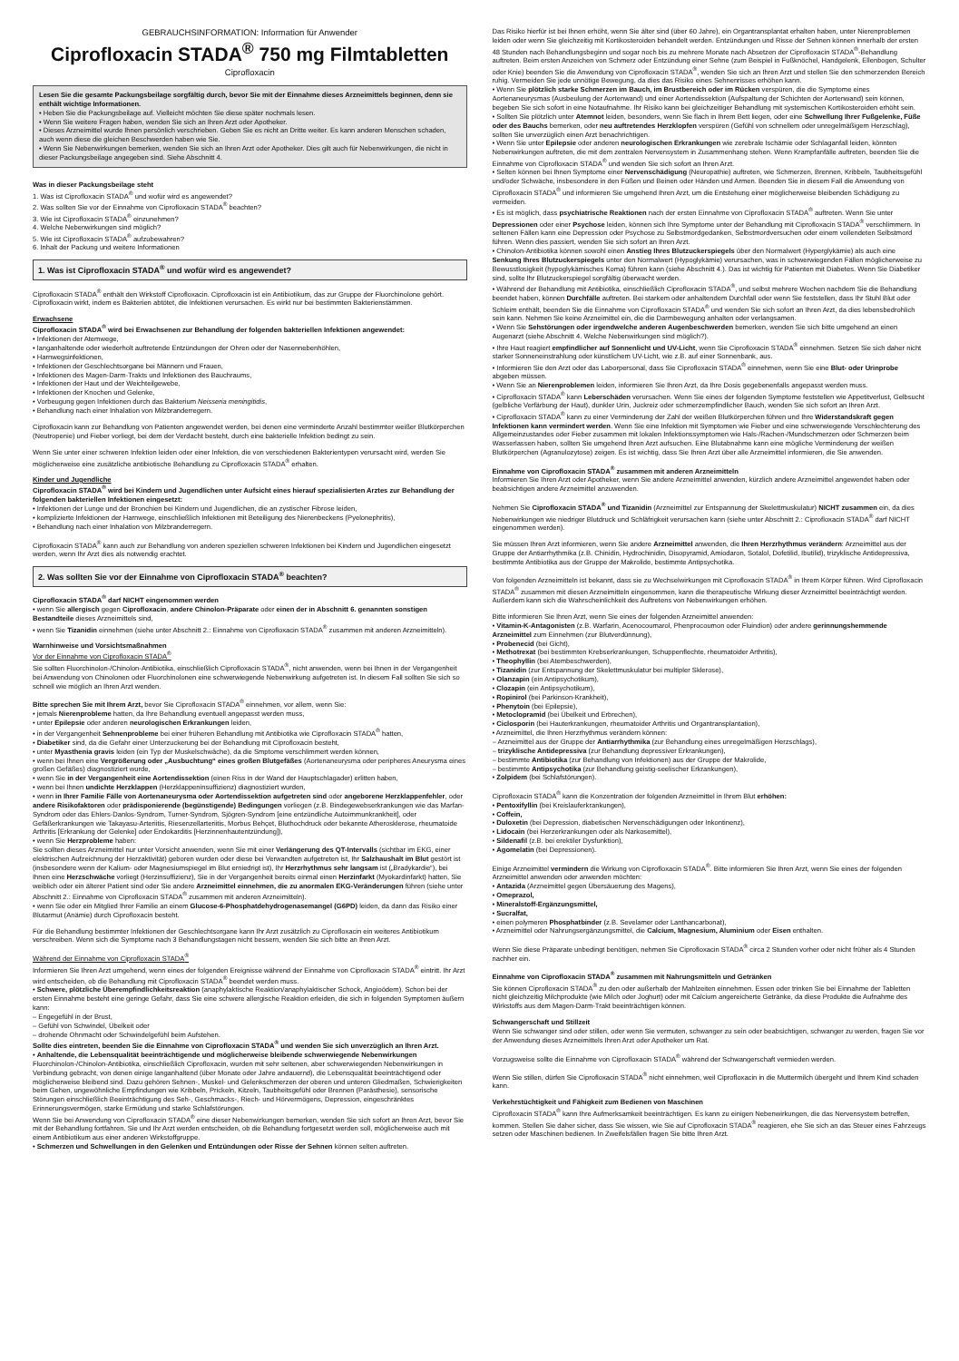GEBRAUCHSINFORMATION: Information für Anwender
Ciprofloxacin STADA<sup>®</sup> 750 mg Filmtabletten
Ciprofloxacin
Lesen Sie die gesamte Packungsbeilage sorgfältig durch, bevor Sie mit der Einnahme dieses Arzneimittels beginnen, denn sie enthält wichtige Informationen.
• Heben Sie die Packungsbeilage auf. Vielleicht möchten Sie diese später nochmals lesen.
• Wenn Sie weitere Fragen haben, wenden Sie sich an Ihren Arzt oder Apotheker.
• Dieses Arzneimittel wurde Ihnen persönlich verschrieben. Geben Sie es nicht an Dritte weiter. Es kann anderen Menschen schaden, auch wenn diese die gleichen Beschwerden haben wie Sie.
• Wenn Sie Nebenwirkungen bemerken, wenden Sie sich an Ihren Arzt oder Apotheker. Dies gilt auch für Nebenwirkungen, die nicht in dieser Packungsbeilage angegeben sind. Siehe Abschnitt 4.
Was in dieser Packungsbeilage steht
1. Was ist Ciprofloxacin STADA<sup>®</sup> und wofür wird es angewendet?
2. Was sollten Sie vor der Einnahme von Ciprofloxacin STADA<sup>®</sup> beachten?
3. Wie ist Ciprofloxacin STADA<sup>®</sup> einzunehmen?
4. Welche Nebenwirkungen sind möglich?
5. Wie ist Ciprofloxacin STADA<sup>®</sup> aufzubewahren?
6. Inhalt der Packung und weitere Informationen
1. Was ist Ciprofloxacin STADA<sup>®</sup> und wofür wird es angewendet?
Ciprofloxacin STADA<sup>®</sup> enthält den Wirkstoff Ciprofloxacin. Ciprofloxacin ist ein Antibiotikum, das zur Gruppe der Fluorchinolone gehört. Ciprofloxacin wirkt, indem es Bakterien abtötet, die Infektionen verursachen. Es wirkt nur bei bestimmten Bakterienstämmen.
Erwachsene
Ciprofloxacin STADA<sup>®</sup> wird bei Erwachsenen zur Behandlung der folgenden bakteriellen Infektionen angewendet:
• Infektionen der Atemwege,
• langanhaltende oder wiederholt auftretende Entzündungen der Ohren oder der Nasennebenhöhlen,
• Harnwegsinfektionen,
• Infektionen der Geschlechtsorgane bei Männern und Frauen,
• Infektionen des Magen-Darm-Trakts und Infektionen des Bauchraums,
• Infektionen der Haut und der Weichteilgewebe,
• Infektionen der Knochen und Gelenke,
• Vorbeugung gegen Infektionen durch das Bakterium Neisseria meningitidis,
• Behandlung nach einer Inhalation von Milzbranderregern.
Ciprofloxacin kann zur Behandlung von Patienten angewendet werden, bei denen eine verminderte Anzahl bestimmter weißer Blutkörperchen (Neutropenie) und Fieber vorliegt, bei dem der Verdacht besteht, durch eine bakterielle Infektion bedingt zu sein.
Wenn Sie unter einer schweren Infektion leiden oder einer Infektion, die von verschiedenen Bakterientypen verursacht wird, werden Sie möglicherweise eine zusätzliche antibiotische Behandlung zu Ciprofloxacin STADA<sup>®</sup> erhalten.
Kinder und Jugendliche
Ciprofloxacin STADA<sup>®</sup> wird bei Kindern und Jugendlichen unter Aufsicht eines hierauf spezialisierten Arztes zur Behandlung der folgenden bakteriellen Infektionen eingesetzt:
• Infektionen der Lunge und der Bronchien bei Kindern und Jugendlichen, die an zystischer Fibrose leiden,
• komplizierte Infektionen der Harnwege, einschließlich Infektionen mit Beteiligung des Nierenbeckens (Pyelonephritis),
• Behandlung nach einer Inhalation von Milzbranderregern.
Ciprofloxacin STADA<sup>®</sup> kann auch zur Behandlung von anderen speziellen schweren Infektionen bei Kindern und Jugendlichen eingesetzt werden, wenn Ihr Arzt dies als notwendig erachtet.
2. Was sollten Sie vor der Einnahme von Ciprofloxacin STADA<sup>®</sup> beachten?
Ciprofloxacin STADA<sup>®</sup> darf NICHT eingenommen werden
• wenn Sie allergisch gegen Ciprofloxacin, andere Chinolon-Präparate oder einen der in Abschnitt 6. genannten sonstigen Bestandteile dieses Arzneimittels sind,
• wenn Sie Tizanidin einnehmen (siehe unter Abschnitt 2.: Einnahme von Ciprofloxacin STADA<sup>®</sup> zusammen mit anderen Arzneimitteln).
Warnhinweise und Vorsichtsmaßnahmen
Vor der Einnahme von Ciprofloxacin STADA<sup>®</sup>
Sie sollten Fluorchinolon-/Chinolon-Antibiotika, einschließlich Ciprofloxacin STADA<sup>®</sup>, nicht anwenden, wenn bei Ihnen in der Vergangenheit bei Anwendung von Chinolonen oder Fluorchinolonen eine schwerwiegende Nebenwirkung aufgetreten ist. In diesem Fall sollten Sie sich so schnell wie möglich an Ihren Arzt wenden.
Bitte sprechen Sie mit Ihrem Arzt, bevor Sie Ciprofloxacin STADA<sup>®</sup> einnehmen, vor allem, wenn Sie:
• jemals Nierenprobleme hatten, da Ihre Behandlung eventuell angepasst werden muss,
• unter Epilepsie oder anderen neurologischen Erkrankungen leiden,
• in der Vergangenheit Sehnenprobleme bei einer früheren Behandlung mit Antibiotika wie Ciprofloxacin STADA<sup>®</sup> hatten,
• Diabetiker sind, da die Gefahr einer Unterzuckerung bei der Behandlung mit Ciprofloxacin besteht,
• unter Myasthenia gravis leiden (ein Typ der Muskelschwäche), da die Smptome verschlimmert werden können,
• wenn bei Ihnen eine Vergrößerung oder „Ausbuchtung“ eines großen Blutgefäßes (Aortenaneurysma oder peripheres Aneurysma eines großen Gefäßes) diagnostiziert wurde,
• wenn Sie in der Vergangenheit eine Aortendissektion (einen Riss in der Wand der Hauptschlagader) erlitten haben,
• wenn bei Ihnen undichte Herzklappen (Herzklappeninsuffizienz) diagnostiziert wurden,
• wenn in Ihrer Familie Fälle von Aortenaneurysma oder Aortendissektion aufgetreten sind oder angeborene Herzklappenfehler, oder andere Risikofaktoren oder prädisponierende (begünstigende) Bedingungen vorliegen (z.B. Bindegewebserkrankungen wie das Marfan-Syndrom oder das Ehlers-Danlos-Syndrom, Turner-Syndrom, Sjögren-Syndrom [eine entzündliche Autoimmunkrankheit], oder Gefäßerkrankungen wie Takayasu-Arteriitis, Riesenzellarteriitis, Morbus Behçet, Bluthochdruck oder bekannte Atherosklerose, rheumatoide Arthritis [Erkrankung der Gelenke] oder Endokarditis [Herzinnenhautentzündung]),
• wenn Sie Herzprobleme haben:
Sie sollten dieses Arzneimittel nur unter Vorsicht anwenden, wenn Sie mit einer Verlängerung des QT-Intervalls (sichtbar im EKG, einer elektrischen Aufzeichnung der Herzaktivität) geboren wurden oder diese bei Verwandten aufgetreten ist, Ihr Salzhaushalt im Blut gestört ist (insbesondere wenn der Kalium- oder Magnesiumspiegel im Blut erniedrigt ist), Ihr Herzrhythmus sehr langsam ist („Bradykardie“), bei Ihnen eine Herzschwäche vorliegt (Herzinsuffizienz), Sie in der Vergangenheit bereits einmal einen Herzinfarkt (Myokardinfarkt) hatten, Sie weiblich oder ein älterer Patient sind oder Sie andere Arzneimittel einnehmen, die zu anormalen EKG-Veränderungen führen (siehe unter Abschnitt 2.: Einnahme von Ciprofloxacin STADA<sup>®</sup> zusammen mit anderen Arzneimitteln).
• wenn Sie oder ein Mitglied Ihrer Familie an einem Glucose-6-Phosphatdehydrogenasemangel (G6PD) leiden, da dann das Risiko einer Blutarmut (Anämie) durch Ciprofloxacin besteht.
Für die Behandlung bestimmter Infektionen der Geschlechtsorgane kann Ihr Arzt zusätzlich zu Ciprofloxacin ein weiteres Antibiotikum verschreiben. Wenn sich die Symptome nach 3 Behandlungstagen nicht bessern, wenden Sie sich bitte an Ihren Arzt.
Während der Einnahme von Ciprofloxacin STADA<sup>®</sup>
Informieren Sie Ihren Arzt umgehend, wenn eines der folgenden Ereignisse während der Einnahme von Ciprofloxacin STADA<sup>®</sup> eintritt. Ihr Arzt wird entscheiden, ob die Behandlung mit Ciprofloxacin STADA<sup>®</sup> beendet werden muss.
• Schwere, plötzliche Überempfindlichkeitsreaktion (anaphylaktische Reaktion/anaphylaktischer Schock, Angioödem). Schon bei der ersten Einnahme besteht eine geringe Gefahr, dass Sie eine schwere allergische Reaktion erleiden, die sich in folgenden Symptomen äußern kann:
– Engegefühl in der Brust,
– Gefühl von Schwindel, Übelkeit oder
– drohende Ohnmacht oder Schwindelgefühl beim Aufstehen.
Sollte dies eintreten, beenden Sie die Einnahme von Ciprofloxacin STADA<sup>®</sup> und wenden Sie sich unverzüglich an Ihren Arzt.
• Anhaltende, die Lebensqualität beeinträchtigende und möglicherweise bleibende schwerwiegende Nebenwirkungen
Fluorchinolon-/Chinolon-Antibiotika, einschließlich Ciprofloxacin, wurden mit sehr seltenen, aber schwerwiegenden Nebenwirkungen in Verbindung gebracht, von denen einige langanhaltend (über Monate oder Jahre andauernd), die Lebensqualität beeinträchtigend oder möglicherweise bleibend sind. Dazu gehören Sehnen-, Muskel- und Gelenkschmerzen der oberen und unteren Gliedmaßen, Schwierigkeiten beim Gehen, ungewöhnliche Empfindungen wie Kribbeln, Prickeln, Kitzeln, Taubheitsgefühl oder Brennen (Parästhesie), sensorische Störungen einschließlich Beeinträchtigung des Seh-, Geschmacks-, Riech- und Hörvermögens, Depression, eingeschränktes Erinnerungsvermögen, starke Ermüdung und starke Schlafstörungen.
Wenn Sie bei Anwendung von Ciprofloxacin STADA<sup>®</sup> eine dieser Nebenwirkungen bemerken, wenden Sie sich sofort an Ihren Arzt, bevor Sie mit der Behandlung fortfahren. Sie und Ihr Arzt werden entscheiden, ob die Behandlung fortgesetzt werden soll, möglicherweise auch mit einem Antibiotikum aus einer anderen Wirkstoffgruppe.
• Schmerzen und Schwellungen in den Gelenken und Entzündungen oder Risse der Sehnen können selten auftreten.
Das Risiko hierfür ist bei Ihnen erhöht, wenn Sie älter sind (über 60 Jahre), ein Organtransplantat erhalten haben, unter Nierenproblemen leiden oder wenn Sie gleichzeitig mit Kortikosteroiden behandelt werden. Entzündungen und Risse der Sehnen können innerhalb der ersten 48 Stunden nach Behandlungsbeginn und sogar noch bis zu mehrere Monate nach Absetzen der Ciprofloxacin STADA<sup>®</sup>-Behandlung auftreten. Beim ersten Anzeichen von Schmerz oder Entzündung einer Sehne (zum Beispiel in Fußknöchel, Handgelenk, Ellenbogen, Schulter oder Knie) beenden Sie die Anwendung von Ciprofloxacin STADA<sup>®</sup>, wenden Sie sich an Ihren Arzt und stellen Sie den schmerzenden Bereich ruhig. Vermeiden Sie jede unnötige Bewegung, da dies das Risiko eines Sehnenrisses erhöhen kann.
• Wenn Sie plötzlich starke Schmerzen im Bauch, im Brustbereich oder im Rücken verspüren, die die Symptome eines Aortenaneurysmas (Ausbeulung der Aortenwand) und einer Aortendissektion (Aufspaltung der Schichten der Aortenwand) sein können, begeben Sie sich sofort in eine Notaufnahme. Ihr Risiko kann bei gleichzeitiger Behandlung mit systemischen Kortikosteroiden erhöht sein.
• Sollten Sie plötzlich unter Atemnot leiden, besonders, wenn Sie flach in Ihrem Bett liegen, oder eine Schwellung Ihrer Fußgelenke, Füße oder des Bauchs bemerken, oder neu auftretendes Herzklopfen verspüren (Gefühl von schnellem oder unregelmäßigem Herzschlag), sollten Sie unverzüglich einen Arzt benachrichtigen.
• Wenn Sie unter Epilepsie oder anderen neurologischen Erkrankungen wie zerebrale Ischämie oder Schlaganfall leiden, könnten Nebenwirkungen auftreten, die mit dem zentralen Nervensystem in Zusammenhang stehen. Wenn Krampfanfälle auftreten, beenden Sie die Einnahme von Ciprofloxacin STADA<sup>®</sup> und wenden Sie sich sofort an Ihren Arzt.
• Selten können bei Ihnen Symptome einer Nervenschädigung (Neuropathie) auftreten, wie Schmerzen, Brennen, Kribbeln, Taubheitsgefühl und/oder Schwäche, insbesondere in den Füßen und Beinen oder Händen und Armen. Beenden Sie in diesem Fall die Anwendung von Ciprofloxacin STADA<sup>®</sup> und informieren Sie umgehend Ihren Arzt, um die Entstehung einer möglicherweise bleibenden Schädigung zu vermeiden.
• Es ist möglich, dass psychiatrische Reaktionen nach der ersten Einnahme von Ciprofloxacin STADA<sup>®</sup> auftreten. Wenn Sie unter Depressionen oder einer Psychose leiden, können sich Ihre Symptome unter der Behandlung mit Ciprofloxacin STADA<sup>®</sup> verschlimmern. In seltenen Fällen kann eine Depression oder Psychose zu Selbstmordgedanken, Selbstmordversuchen oder einem vollendeten Selbstmord führen. Wenn dies passiert, wenden Sie sich sofort an Ihren Arzt.
• Chinolon-Antibiotika können sowohl einen Anstieg Ihres Blutzuckerspiegels über den Normalwert (Hyperglykämie) als auch eine Senkung Ihres Blutzuckerspiegels unter den Normalwert (Hypoglykämie) verursachen, was in schwerwiegenden Fällen möglicherweise zu Bewusstlosigkeit (hypoglykämisches Koma) führen kann (siehe Abschnitt 4.). Das ist wichtig für Patienten mit Diabetes. Wenn Sie Diabetiker sind, sollte Ihr Blutzuckerspiegel sorgfältig überwacht werden.
• Während der Behandlung mit Antibiotika, einschließlich Ciprofloxacin STADA<sup>®</sup>, und selbst mehrere Wochen nachdem Sie die Behandlung beendet haben, können Durchfälle auftreten. Bei starkem oder anhaltendem Durchfall oder wenn Sie feststellen, dass Ihr Stuhl Blut oder Schleim enthält, beenden Sie die Einnahme von Ciprofloxacin STADA<sup>®</sup> und wenden Sie sich sofort an Ihren Arzt, da dies lebensbedrohlich sein kann. Nehmen Sie keine Arzneimittel ein, die die Darmbewegung anhalten oder verlangsamen.
• Wenn Sie Sehstörungen oder irgendwelche anderen Augenbeschwerden bemerken, wenden Sie sich bitte umgehend an einen Augenarzt (siehe Abschnitt 4. Welche Nebenwirkungen sind möglich?).
• Ihre Haut reagiert empfindlicher auf Sonnenlicht und UV-Licht, wenn Sie Ciprofloxacin STADA<sup>®</sup> einnehmen. Setzen Sie sich daher nicht starker Sonneneinstrahlung oder künstlichem UV-Licht, wie z.B. auf einer Sonnenbank, aus.
• Informieren Sie den Arzt oder das Laborpersonal, dass Sie Ciprofloxacin STADA<sup>®</sup> einnehmen, wenn Sie eine Blut- oder Urinprobe abgeben müssen.
• Wenn Sie an Nierenproblemen leiden, informieren Sie Ihren Arzt, da Ihre Dosis gegebenenfalls angepasst werden muss.
• Ciprofloxacin STADA<sup>®</sup> kann Leberschäden verursachen. Wenn Sie eines der folgenden Symptome feststellen wie Appetitverlust, Gelbsucht (gelbliche Verfärbung der Haut), dunkler Urin, Juckreiz oder schmerzempfindlicher Bauch, wenden Sie sich sofort an Ihren Arzt.
• Ciprofloxacin STADA<sup>®</sup> kann zu einer Verminderung der Zahl der weißen Blutkörperchen führen und Ihre Widerstandskraft gegen Infektionen kann vermindert werden. Wenn Sie eine Infektion mit Symptomen wie Fieber und eine schwerwiegende Verschlechterung des Allgemeinzustandes oder Fieber zusammen mit lokalen Infektionssymptomen wie Hals-/Rachen-/Mundschmerzen oder Schmerzen beim Wasserlassen haben, sollten Sie umgehend Ihren Arzt aufsuchen. Eine Blutabnahme kann eine mögliche Verminderung der weißen Blutkörperchen (Agranulozytose) zeigen. Es ist wichtig, dass Sie Ihren Arzt über alle Arzneimittel informieren, die Sie anwenden.
Einnahme von Ciprofloxacin STADA<sup>®</sup> zusammen mit anderen Arzneimitteln
Informieren Sie Ihren Arzt oder Apotheker, wenn Sie andere Arzneimittel anwenden, kürzlich andere Arzneimittel angewendet haben oder beabsichtigen andere Arzneimittel anzuwenden.
Nehmen Sie Ciprofloxacin STADA<sup>®</sup> und Tizanidin (Arzneimittel zur Entspannung der Skelettmuskulatur) NICHT zusammen ein, da dies Nebenwirkungen wie niedriger Blutdruck und Schläfrigkeit verursachen kann (siehe unter Abschnitt 2.: Ciprofloxacin STADA<sup>®</sup> darf NICHT eingenommen werden).
Sie müssen Ihren Arzt informieren, wenn Sie andere Arzneimittel anwenden, die Ihren Herzrhythmus verändern: Arzneimittel aus der Gruppe der Antiarrhythmika (z.B. Chinidin, Hydrochinidin, Disopyramid, Amiodaron, Sotalol, Dofetilid, Ibutilid), trizyklische Antidepressiva, bestimmte Antibiotika aus der Gruppe der Makrolide, bestimmte Antipsychotika.
Von folgenden Arzneimitteln ist bekannt, dass sie zu Wechselwirkungen mit Ciprofloxacin STADA<sup>®</sup> in Ihrem Körper führen. Wird Ciprofloxacin STADA<sup>®</sup> zusammen mit diesen Arzneimitteln eingenommen, kann die therapeutische Wirkung dieser Arzneimittel beeinträchtigt werden. Außerdem kann sich die Wahrscheinlichkeit des Auftretens von Nebenwirkungen erhöhen.
Bitte informieren Sie Ihren Arzt, wenn Sie eines der folgenden Arzneimittel anwenden:
• Vitamin-K-Antagonisten (z.B. Warfarin, Acenocoumarol, Phenprocoumon oder Fluindion) oder andere gerinnungshemmende Arzneimittel zum Einnehmen (zur Blutverdünnung),
• Probenecid (bei Gicht),
• Methotrexat (bei bestimmten Krebserkrankungen, Schuppenflechte, rheumatoider Arthritis),
• Theophyllin (bei Atembeschwerden),
• Tizanidin (zur Entspannung der Skelettmuskulatur bei multipler Sklerose),
• Olanzapin (ein Antipsychotikum),
• Clozapin (ein Antipsychotikum),
• Ropinirol (bei Parkinson-Krankheit),
• Phenytoin (bei Epilepsie),
• Metoclopramid (bei Übelkeit und Erbrechen),
• Ciclosporin (bei Hauterkrankungen, rheumatoider Arthritis und Organtransplantation),
• Arzneimittel, die Ihren Herzrhythmus verändern können:
– Arzneimittel aus der Gruppe der Antiarrhythmika (zur Behandlung eines unregelmäßigen Herzschlags),
– trizyklische Antidepressiva (zur Behandlung depressiver Erkrankungen),
– bestimmte Antibiotika (zur Behandlung von Infektionen) aus der Gruppe der Makrolide,
– bestimmte Antipsychotika (zur Behandlung geistig-seelischer Erkrankungen),
• Zolpidem (bei Schlafstörungen).
Ciprofloxacin STADA<sup>®</sup> kann die Konzentration der folgenden Arzneimittel in Ihrem Blut erhöhen:
• Pentoxifyllin (bei Kreislauferkrankungen),
• Coffein,
• Duloxetin (bei Depression, diabetischen Nervenschädigungen oder Inkontinenz),
• Lidocain (bei Herzerkrankungen oder als Narkosemittel),
• Sildenafil (z.B. bei erektiler Dysfunktion),
• Agomelatin (bei Depressionen).
Einige Arzneimittel vermindern die Wirkung von Ciprofloxacin STADA<sup>®</sup>. Bitte informieren Sie Ihren Arzt, wenn Sie eines der folgenden Arzneimittel anwenden oder anwenden möchten:
• Antazida (Arzneimittel gegen Übersäuerung des Magens),
• Omeprazol,
• Mineralstoff-Ergänzungsmittel,
• Sucralfat,
• einen polymeren Phosphatbinder (z.B. Sevelamer oder Lanthancarbonat),
• Arzneimittel oder Nahrungsergänzungsmittel, die Calcium, Magnesium, Aluminium oder Eisen enthalten.
Wenn Sie diese Präparate unbedingt benötigen, nehmen Sie Ciprofloxacin STADA<sup>®</sup> circa 2 Stunden vorher oder nicht früher als 4 Stunden nachher ein.
Einnahme von Ciprofloxacin STADA<sup>®</sup> zusammen mit Nahrungsmitteln und Getränken
Sie können Ciprofloxacin STADA<sup>®</sup> zu den oder außerhalb der Mahlzeiten einnehmen. Essen oder trinken Sie bei Einnahme der Tabletten nicht gleichzeitig Milchprodukte (wie Milch oder Joghurt) oder mit Calcium angereicherte Getränke, da diese Produkte die Aufnahme des Wirkstoffs aus dem Magen-Darm-Trakt beeinträchtigen können.
Schwangerschaft und Stillzeit
Wenn Sie schwanger sind oder stillen, oder wenn Sie vermuten, schwanger zu sein oder beabsichtigen, schwanger zu werden, fragen Sie vor der Anwendung dieses Arzneimittels Ihren Arzt oder Apotheker um Rat.
Vorzugsweise sollte die Einnahme von Ciprofloxacin STADA<sup>®</sup> während der Schwangerschaft vermieden werden.
Wenn Sie stillen, dürfen Sie Ciprofloxacin STADA<sup>®</sup> nicht einnehmen, weil Ciprofloxacin in die Muttermilch übergeht und Ihrem Kind schaden kann.
Verkehrstüchtigkeit und Fähigkeit zum Bedienen von Maschinen
Ciprofloxacin STADA<sup>®</sup> kann Ihre Aufmerksamkeit beeinträchtigen. Es kann zu einigen Nebenwirkungen, die das Nervensystem betreffen, kommen. Stellen Sie daher sicher, dass Sie wissen, wie Sie auf Ciprofloxacin STADA<sup>®</sup> reagieren, ehe Sie sich an das Steuer eines Fahrzeugs setzen oder Maschinen bedienen. In Zweifelsfällen fragen Sie bitte Ihren Arzt.